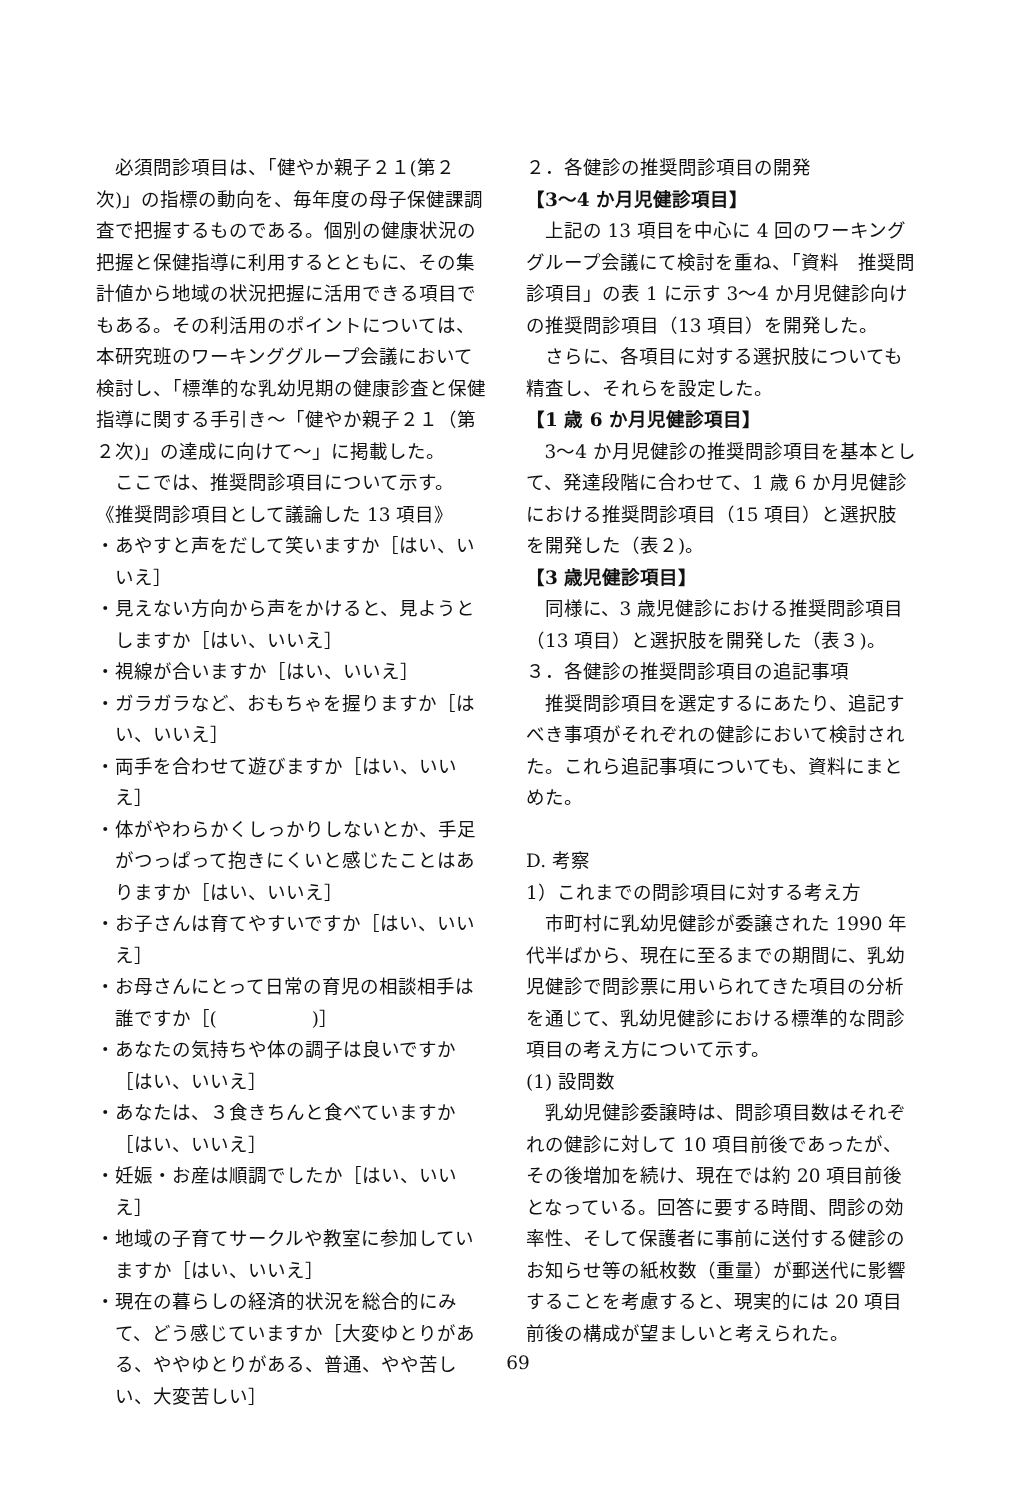必須問診項目は、「健やか親子２１(第２次)」の指標の動向を、毎年度の母子保健課調査で把握するものである。個別の健康状況の把握と保健指導に利用するとともに、その集計値から地域の状況把握に活用できる項目でもある。その利活用のポイントについては、本研究班のワーキンググループ会議において検討し、「標準的な乳幼児期の健康診査と保健指導に関する手引き～「健やか親子２１（第２次)」の達成に向けて～」に掲載した。
ここでは、推奨問診項目について示す。
《推奨問診項目として議論した 13 項目》
・あやすと声をだして笑いますか［はい、いいえ］
・見えない方向から声をかけると、見ようとしますか［はい、いいえ］
・視線が合いますか［はい、いいえ］
・ガラガラなど、おもちゃを握りますか［はい、いいえ］
・両手を合わせて遊びますか［はい、いいえ］
・体がやわらかくしっかりしないとか、手足がつっぱって抱きにくいと感じたことはありますか［はい、いいえ］
・お子さんは育てやすいですか［はい、いいえ］
・お母さんにとって日常の育児の相談相手は誰ですか［(　　　　　)］
・あなたの気持ちや体の調子は良いですか［はい、いいえ］
・あなたは、３食きちんと食べていますか［はい、いいえ］
・妊娠・お産は順調でしたか［はい、いいえ］
・地域の子育てサークルや教室に参加していますか［はい、いいえ］
・現在の暮らしの経済的状況を総合的にみて、どう感じていますか［大変ゆとりがある、ややゆとりがある、普通、やや苦しい、大変苦しい］
２．各健診の推奨問診項目の開発
【3～4 か月児健診項目】
上記の 13 項目を中心に 4 回のワーキンググループ会議にて検討を重ね、「資料　推奨問診項目」の表 1 に示す 3～4 か月児健診向けの推奨問診項目（13 項目）を開発した。
さらに、各項目に対する選択肢についても精査し、それらを設定した。
【1 歳 6 か月児健診項目】
3～4 か月児健診の推奨問診項目を基本として、発達段階に合わせて、1 歳 6 か月児健診における推奨問診項目（15 項目）と選択肢を開発した（表２)。
【3 歳児健診項目】
同様に、3 歳児健診における推奨問診項目（13 項目）と選択肢を開発した（表３)。
３．各健診の推奨問診項目の追記事項
推奨問診項目を選定するにあたり、追記すべき事項がそれぞれの健診において検討された。これら追記事項についても、資料にまとめた。
D. 考察
1）これまでの問診項目に対する考え方
市町村に乳幼児健診が委譲された 1990 年代半ばから、現在に至るまでの期間に、乳幼児健診で問診票に用いられてきた項目の分析を通じて、乳幼児健診における標準的な問診項目の考え方について示す。
(1) 設問数
乳幼児健診委譲時は、問診項目数はそれぞれの健診に対して 10 項目前後であったが、その後増加を続け、現在では約 20 項目前後となっている。回答に要する時間、問診の効率性、そして保護者に事前に送付する健診のお知らせ等の紙枚数（重量）が郵送代に影響することを考慮すると、現実的には 20 項目前後の構成が望ましいと考えられた。
69